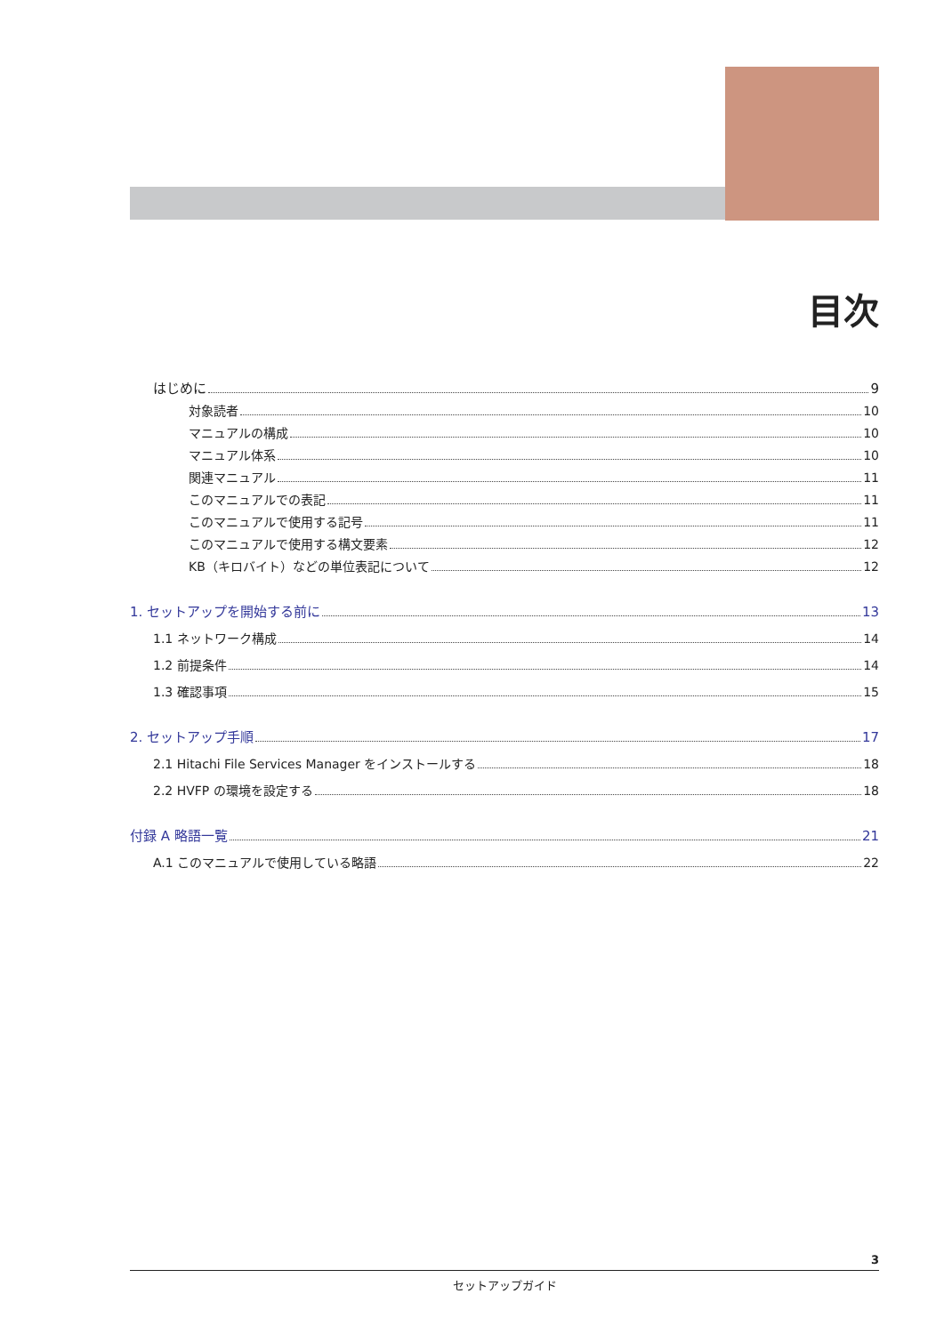目次
はじめに 9
対象読者 10
マニュアルの構成 10
マニュアル体系 10
関連マニュアル 11
このマニュアルでの表記 11
このマニュアルで使用する記号 11
このマニュアルで使用する構文要素 12
KB（キロバイト）などの単位表記について 12
1. セットアップを開始する前に 13
1.1 ネットワーク構成 14
1.2 前提条件 14
1.3 確認事項 15
2. セットアップ手順 17
2.1 Hitachi File Services Manager をインストールする 18
2.2 HVFP の環境を設定する 18
付録 A 略語一覧 21
A.1 このマニュアルで使用している略語 22
3
セットアップガイド